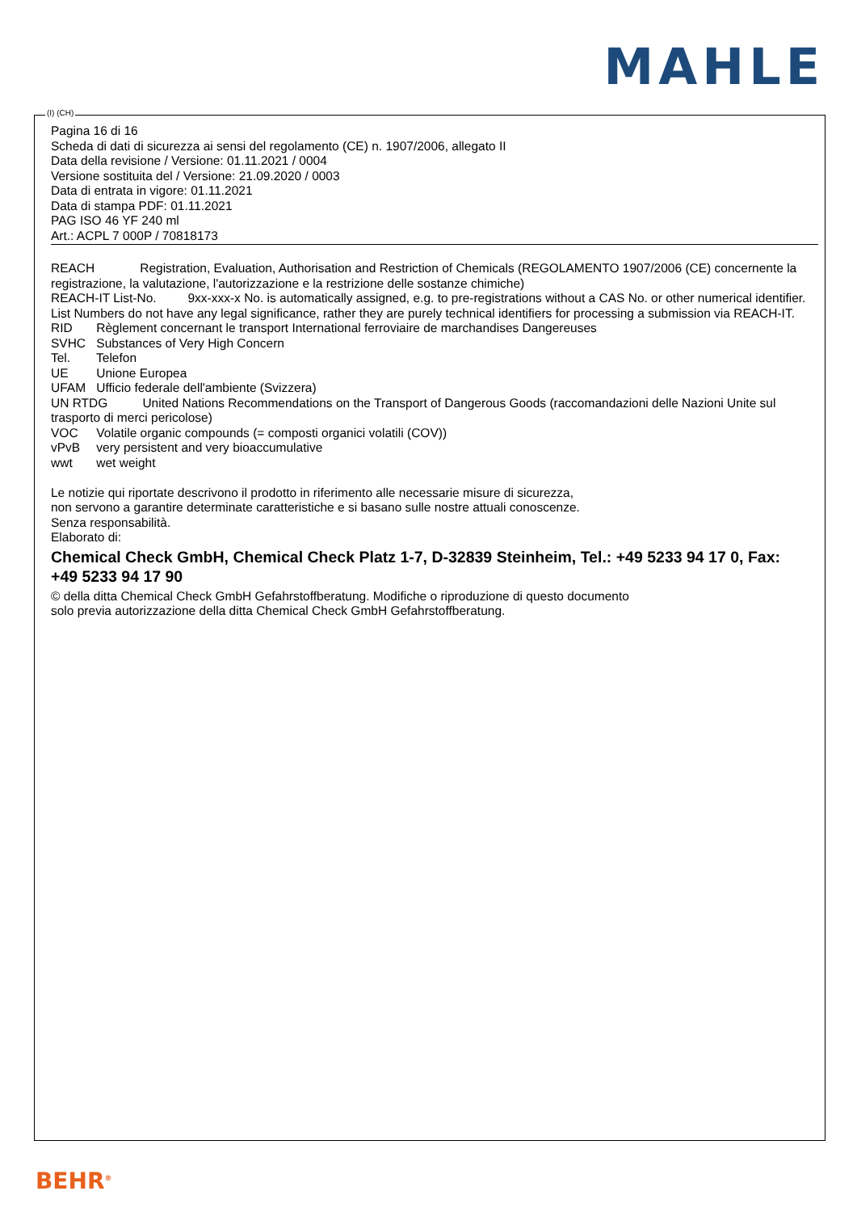MAHLE
Pagina 16 di 16
Scheda di dati di sicurezza ai sensi del regolamento (CE) n. 1907/2006, allegato II
Data della revisione / Versione: 01.11.2021 / 0004
Versione sostituita del / Versione: 21.09.2020 / 0003
Data di entrata in vigore: 01.11.2021
Data di stampa PDF: 01.11.2021
PAG ISO 46 YF 240 ml
Art.: ACPL 7 000P / 70818173
REACH Registration, Evaluation, Authorisation and Restriction of Chemicals (REGOLAMENTO 1907/2006 (CE) concernente la registrazione, la valutazione, l'autorizzazione e la restrizione delle sostanze chimiche)
REACH-IT List-No. 9xx-xxx-x No. is automatically assigned, e.g. to pre-registrations without a CAS No. or other numerical identifier. List Numbers do not have any legal significance, rather they are purely technical identifiers for processing a submission via REACH-IT.
RID Règlement concernant le transport International ferroviaire de marchandises Dangereuses
SVHC Substances of Very High Concern
Tel. Telefon
UE Unione Europea
UFAM Ufficio federale dell'ambiente (Svizzera)
UN RTDG United Nations Recommendations on the Transport of Dangerous Goods (raccomandazioni delle Nazioni Unite sul trasporto di merci pericolose)
VOC Volatile organic compounds (= composti organici volatili (COV))
vPvB very persistent and very bioaccumulative
wwt wet weight
Le notizie qui riportate descrivono il prodotto in riferimento alle necessarie misure di sicurezza,
non servono a garantire determinate caratteristiche e si basano sulle nostre attuali conoscenze.
Senza responsabilità.
Elaborato di:
Chemical Check GmbH, Chemical Check Platz 1-7, D-32839 Steinheim, Tel.: +49 5233 94 17 0, Fax: +49 5233 94 17 90
© della ditta Chemical Check GmbH Gefahrstoffberatung. Modifiche o riproduzione di questo documento
solo previa autorizzazione della ditta Chemical Check GmbH Gefahrstoffberatung.
(I) (CH)
BEHR<sup>®</sup>